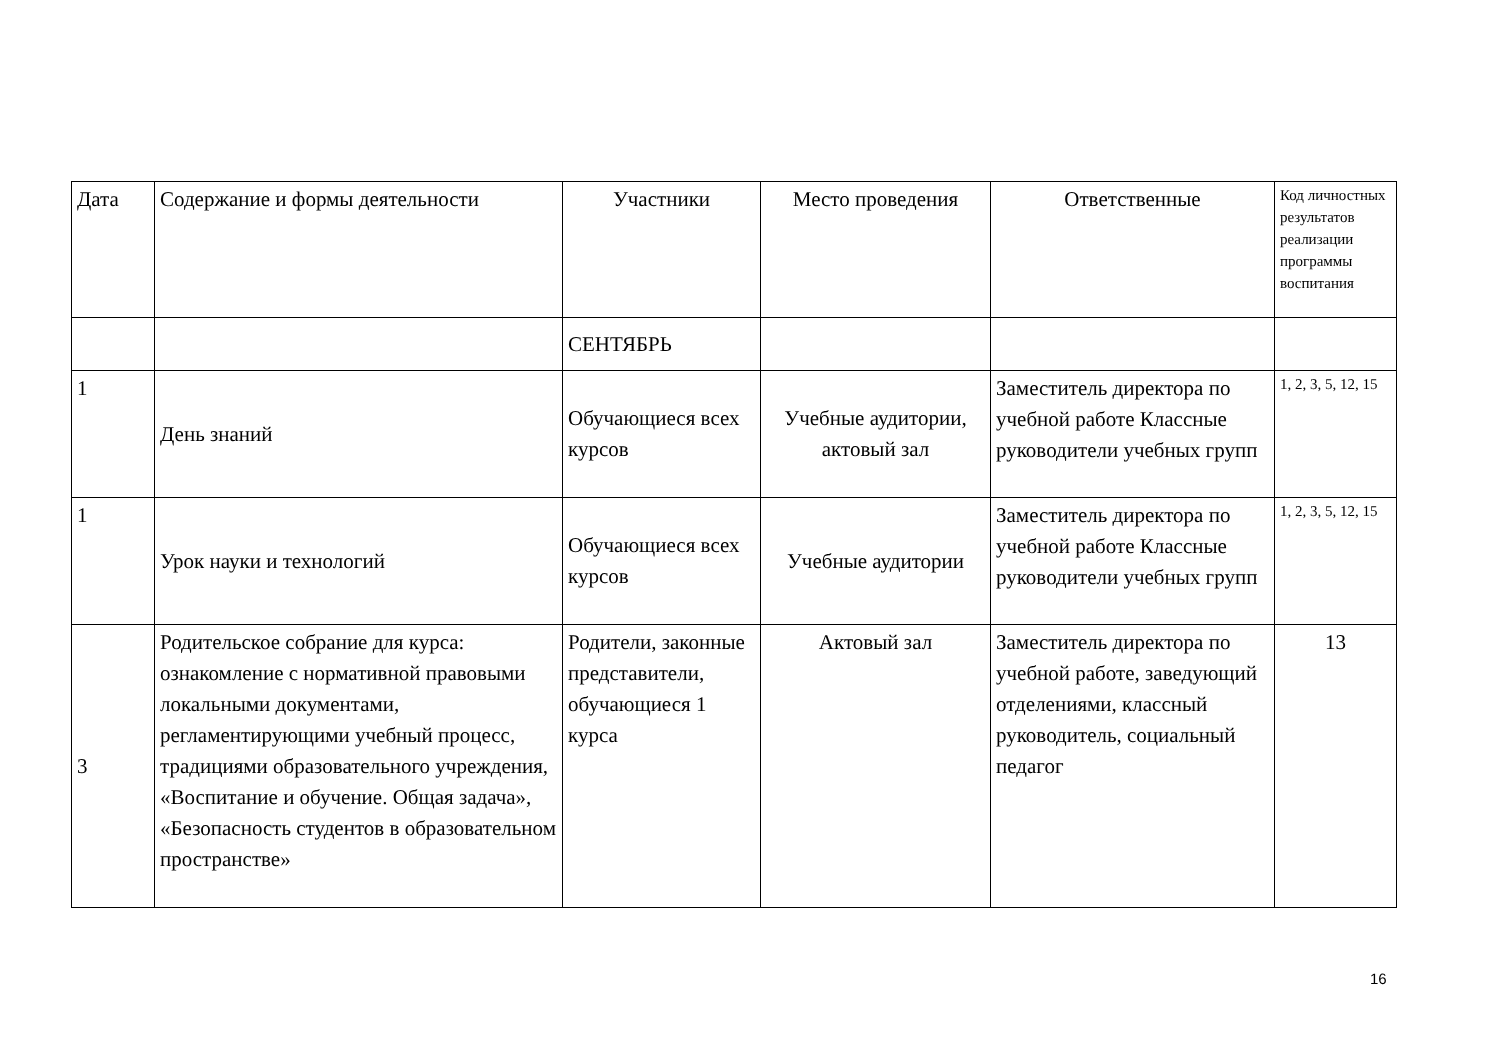| Дата | Содержание и формы деятельности | Участники | Место проведения | Ответственные | Код личностных результатов реализации программы воспитания |
| --- | --- | --- | --- | --- | --- |
| | | СЕНТЯБРЬ | | | |
| 1 | День знаний | Обучающиеся всех курсов | Учебные аудитории, актовый зал | Заместитель директора по учебной работе Классные руководители учебных групп | 1, 2, 3, 5, 12, 15 |
| 1 | Урок науки и технологий | Обучающиеся всех курсов | Учебные аудитории | Заместитель директора по учебной работе Классные руководители учебных групп | 1, 2, 3, 5, 12, 15 |
| 3 | Родительское собрание для курса: ознакомление с нормативной правовыми локальными документами, регламентирующими учебный процесс, традициями образовательного учреждения, «Воспитание и обучение. Общая задача», «Безопасность студентов в образовательном пространстве» | Родители, законные представители, обучающиеся 1 курса | Актовый зал | Заместитель директора по учебной работе, заведующий отделениями, классный руководитель, социальный педагог | 13 |
16